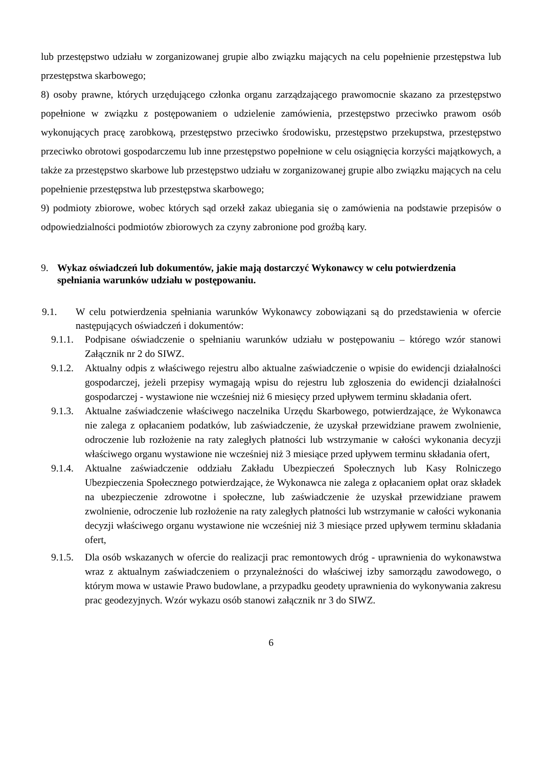lub przestępstwo udziału w zorganizowanej grupie albo związku mających na celu popełnienie przestępstwa lub przestępstwa skarbowego;
8) osoby prawne, których urzędującego członka organu zarządzającego prawomocnie skazano za przestępstwo popełnione w związku z postępowaniem o udzielenie zamówienia, przestępstwo przeciwko prawom osób wykonujących pracę zarobkową, przestępstwo przeciwko środowisku, przestępstwo przekupstwa, przestępstwo przeciwko obrotowi gospodarczemu lub inne przestępstwo popełnione w celu osiągnięcia korzyści majątkowych, a także za przestępstwo skarbowe lub przestępstwo udziału w zorganizowanej grupie albo związku mających na celu popełnienie przestępstwa lub przestępstwa skarbowego;
9) podmioty zbiorowe, wobec których sąd orzekł zakaz ubiegania się o zamówienia na podstawie przepisów o odpowiedzialności podmiotów zbiorowych za czyny zabronione pod groźbą kary.
9. Wykaz oświadczeń lub dokumentów, jakie mają dostarczyć Wykonawcy w celu potwierdzenia spełniania warunków udziału w postępowaniu.
9.1. W celu potwierdzenia spełniania warunków Wykonawcy zobowiązani są do przedstawienia w ofercie następujących oświadczeń i dokumentów:
9.1.1. Podpisane oświadczenie o spełnianiu warunków udziału w postępowaniu – którego wzór stanowi Załącznik nr 2 do SIWZ.
9.1.2. Aktualny odpis z właściwego rejestru albo aktualne zaświadczenie o wpisie do ewidencji działalności gospodarczej, jeżeli przepisy wymagają wpisu do rejestru lub zgłoszenia do ewidencji działalności gospodarczej - wystawione nie wcześniej niż 6 miesięcy przed upływem terminu składania ofert.
9.1.3. Aktualne zaświadczenie właściwego naczelnika Urzędu Skarbowego, potwierdzające, że Wykonawca nie zalega z opłacaniem podatków, lub zaświadczenie, że uzyskał przewidziane prawem zwolnienie, odroczenie lub rozłożenie na raty zaległych płatności lub wstrzymanie w całości wykonania decyzji właściwego organu wystawione nie wcześniej niż 3 miesiące przed upływem terminu składania ofert,
9.1.4. Aktualne zaświadczenie oddziału Zakładu Ubezpieczeń Społecznych lub Kasy Rolniczego Ubezpieczenia Społecznego potwierdzające, że Wykonawca nie zalega z opłacaniem opłat oraz składek na ubezpieczenie zdrowotne i społeczne, lub zaświadczenie że uzyskał przewidziane prawem zwolnienie, odroczenie lub rozłożenie na raty zaległych płatności lub wstrzymanie w całości wykonania decyzji właściwego organu wystawione nie wcześniej niż 3 miesiące przed upływem terminu składania ofert,
9.1.5. Dla osób wskazanych w ofercie do realizacji prac remontowych dróg - uprawnienia do wykonawstwa wraz z aktualnym zaświadczeniem o przynależności do właściwej izby samorządu zawodowego, o którym mowa w ustawie Prawo budowlane, a przypadku geodety uprawnienia do wykonywania zakresu prac geodezyjnych. Wzór wykazu osób stanowi załącznik nr 3 do SIWZ.
6